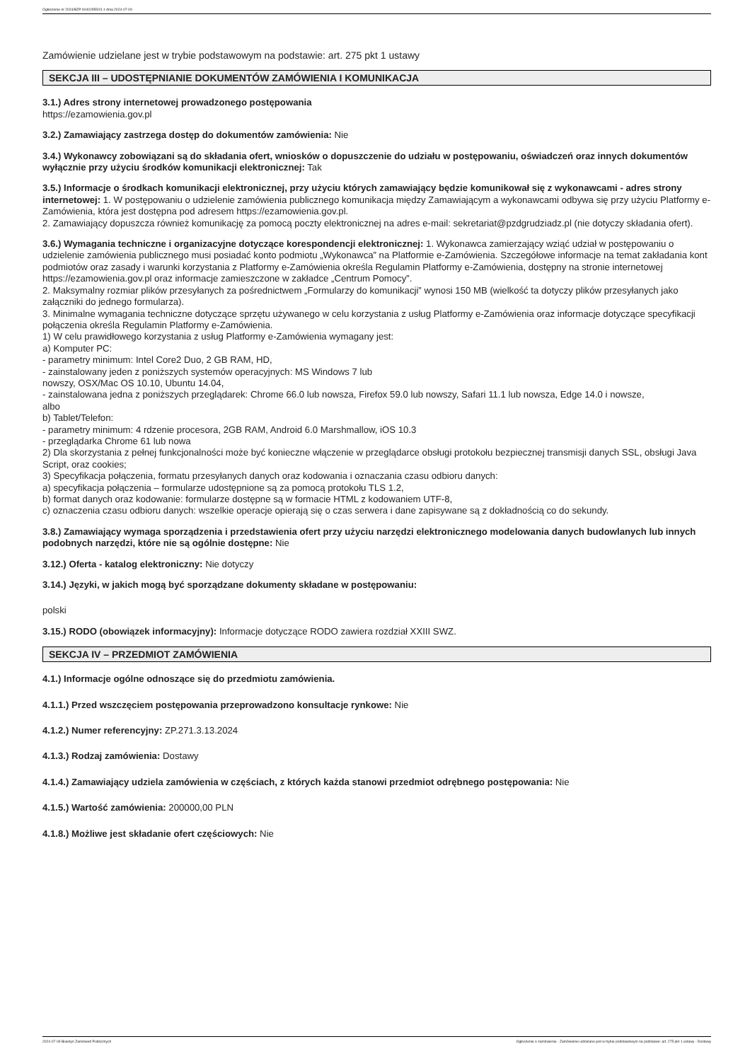Ogłoszenie nr 2024/BZP 00402955/01 z dnia 2024-07-09
Zamówienie udzielane jest w trybie podstawowym na podstawie: art. 275 pkt 1 ustawy
SEKCJA III – UDOSTĘPNIANIE DOKUMENTÓW ZAMÓWIENIA I KOMUNIKACJA
3.1.) Adres strony internetowej prowadzonego postępowania
https://ezamowienia.gov.pl
3.2.) Zamawiający zastrzega dostęp do dokumentów zamówienia: Nie
3.4.) Wykonawcy zobowiązani są do składania ofert, wniosków o dopuszczenie do udziału w postępowaniu, oświadczeń oraz innych dokumentów wyłącznie przy użyciu środków komunikacji elektronicznej: Tak
3.5.) Informacje o środkach komunikacji elektronicznej, przy użyciu których zamawiający będzie komunikował się z wykonawcami - adres strony internetowej: 1. W postępowaniu o udzielenie zamówienia publicznego komunikacja między Zamawiającym a wykonawcami odbywa się przy użyciu Platformy e-Zamówienia, która jest dostępna pod adresem https://ezamowienia.gov.pl.
2. Zamawiający dopuszcza również komunikację za pomocą poczty elektronicznej na adres e-mail: sekretariat@pzdgrudziadz.pl (nie dotyczy składania ofert).
3.6.) Wymagania techniczne i organizacyjne dotyczące korespondencji elektronicznej: 1. Wykonawca zamierzający wziąć udział w postępowaniu o udzielenie zamówienia publicznego musi posiadać konto podmiotu „Wykonawca” na Platformie e-Zamówienia. Szczegółowe informacje na temat zakładania kont podmiotów oraz zasady i warunki korzystania z Platformy e-Zamówienia określa Regulamin Platformy e-Zamówienia, dostępny na stronie internetowej https://ezamowienia.gov.pl oraz informacje zamieszczone w zakładce „Centrum Pomocy”.
2. Maksymalny rozmiar plików przesyłanych za pośrednictwem „Formularzy do komunikacji” wynosi 150 MB (wielkość ta dotyczy plików przesyłanych jako załączniki do jednego formularza).
3. Minimalne wymagania techniczne dotyczące sprzętu używanego w celu korzystania z usług Platformy e-Zamówienia oraz informacje dotyczące specyfikacji połączenia określa Regulamin Platformy e-Zamówienia.
1) W celu prawidłowego korzystania z usług Platformy e-Zamówienia wymagany jest:
a) Komputer PC:
- parametry minimum: Intel Core2 Duo, 2 GB RAM, HD,
- zainstalowany jeden z poniższych systemów operacyjnych: MS Windows 7 lub
nowszy, OSX/Mac OS 10.10, Ubuntu 14.04,
- zainstalowana jedna z poniższych przeglądarek: Chrome 66.0 lub nowsza, Firefox 59.0 lub nowszy, Safari 11.1 lub nowsza, Edge 14.0 i nowsze,
albo
b) Tablet/Telefon:
- parametry minimum: 4 rdzenie procesora, 2GB RAM, Android 6.0 Marshmallow, iOS 10.3
- przeglądarka Chrome 61 lub nowa
2) Dla skorzystania z pełnej funkcjonalności może być konieczne włączenie w przeglądarce obsługi protokołu bezpiecznej transmisji danych SSL, obsługi Java Script, oraz cookies;
3) Specyfikacja połączenia, formatu przesyłanych danych oraz kodowania i oznaczania czasu odbioru danych:
a) specyfikacja połączenia – formularze udostępnione są za pomocą protokołu TLS 1.2,
b) format danych oraz kodowanie: formularze dostępne są w formacie HTML z kodowaniem UTF-8,
c) oznaczenia czasu odbioru danych: wszelkie operacje opierają się o czas serwera i dane zapisywane są z dokładnością co do sekundy.
3.8.) Zamawiający wymaga sporządzenia i przedstawienia ofert przy użyciu narzędzi elektronicznego modelowania danych budowlanych lub innych podobnych narzędzi, które nie są ogólnie dostępne: Nie
3.12.) Oferta - katalog elektroniczny: Nie dotyczy
3.14.) Języki, w jakich mogą być sporządzane dokumenty składane w postępowaniu:
polski
3.15.) RODO (obowiązek informacyjny): Informacje dotyczące RODO zawiera rozdział XXIII SWZ.
SEKCJA IV – PRZEDMIOT ZAMÓWIENIA
4.1.) Informacje ogólne odnoszące się do przedmiotu zamówienia.
4.1.1.) Przed wszczęciem postępowania przeprowadzono konsultacje rynkowe: Nie
4.1.2.) Numer referencyjny: ZP.271.3.13.2024
4.1.3.) Rodzaj zamówienia: Dostawy
4.1.4.) Zamawiający udziela zamówienia w częściach, z których każda stanowi przedmiot odrębnego postępowania: Nie
4.1.5.) Wartość zamówienia: 200000,00 PLN
4.1.8.) Możliwe jest składanie ofert częściowych: Nie
2024-07-09 Biuletyn Zamówień Publicznych Ogłoszenie o zamówieniu - Zamówienie udzielane jest w trybie podstawowym na podstawie: art. 275 pkt 1 ustawy - Dostawy